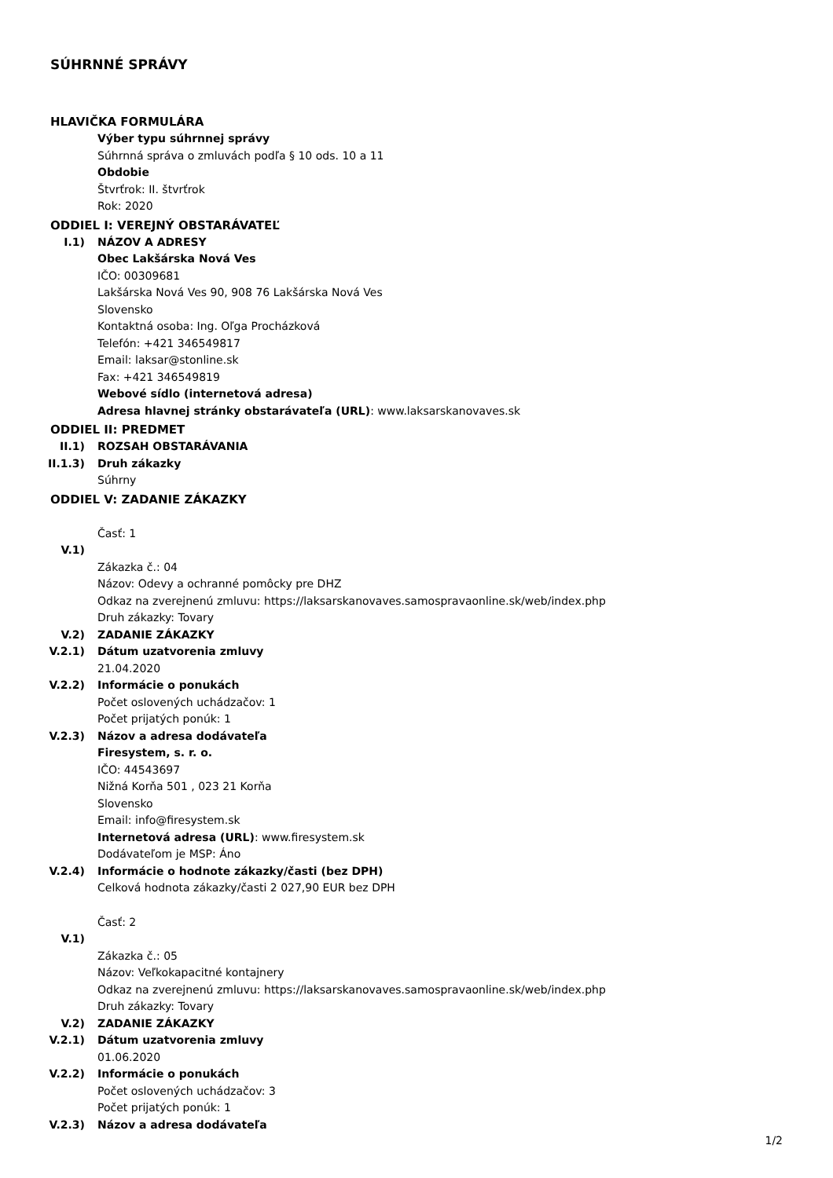SÚHRNNÉ SPRÁVY
HLAVIČKA FORMULÁRA
Výber typu súhrnnej správy
Súhrnná správa o zmluvách podľa § 10 ods. 10 a 11
Obdobie
Štvrťrok: II. štvrťrok
Rok: 2020
ODDIEL I: VEREJNÝ OBSTARÁVATEĽ
I.1) NÁZOV A ADRESY
Obec Lakšárska Nová Ves
IČO: 00309681
Lakšárska Nová Ves 90, 908 76 Lakšárska Nová Ves
Slovensko
Kontaktná osoba: Ing. Oľga Procházková
Telefón: +421 346549817
Email: laksar@stonline.sk
Fax: +421 346549819
Webové sídlo (internetová adresa)
Adresa hlavnej stránky obstarávateľa (URL): www.laksarskanovaves.sk
ODDIEL II: PREDMET
II.1) ROZSAH OBSTARÁVANIA
II.1.3) Druh zákazky
Súhrny
ODDIEL V: ZADANIE ZÁKAZKY
Časť: 1
V.1)
Zákazka č.: 04
Názov: Odevy a ochranné pomôcky pre DHZ
Odkaz na zverejnenú zmluvu: https://laksarskanovaves.samospravaonline.sk/web/index.php
Druh zákazky: Tovary
V.2) ZADANIE ZÁKAZKY
V.2.1) Dátum uzatvorenia zmluvy
21.04.2020
V.2.2) Informácie o ponukách
Počet oslovených uchádzačov: 1
Počet prijatých ponúk: 1
V.2.3) Názov a adresa dodávateľa
Firesystem, s. r. o.
IČO: 44543697
Nižná Korňa 501 , 023 21 Korňa
Slovensko
Email: info@firesystem.sk
Internetová adresa (URL): www.firesystem.sk
Dodávateľom je MSP: Áno
V.2.4) Informácie o hodnote zákazky/časti (bez DPH)
Celková hodnota zákazky/časti 2 027,90 EUR bez DPH
Časť: 2
V.1)
Zákazka č.: 05
Názov: Veľkokapacitné kontajnery
Odkaz na zverejnenú zmluvu: https://laksarskanovaves.samospravaonline.sk/web/index.php
Druh zákazky: Tovary
V.2) ZADANIE ZÁKAZKY
V.2.1) Dátum uzatvorenia zmluvy
01.06.2020
V.2.2) Informácie o ponukách
Počet oslovených uchádzačov: 3
Počet prijatých ponúk: 1
V.2.3) Názov a adresa dodávateľa
1/2